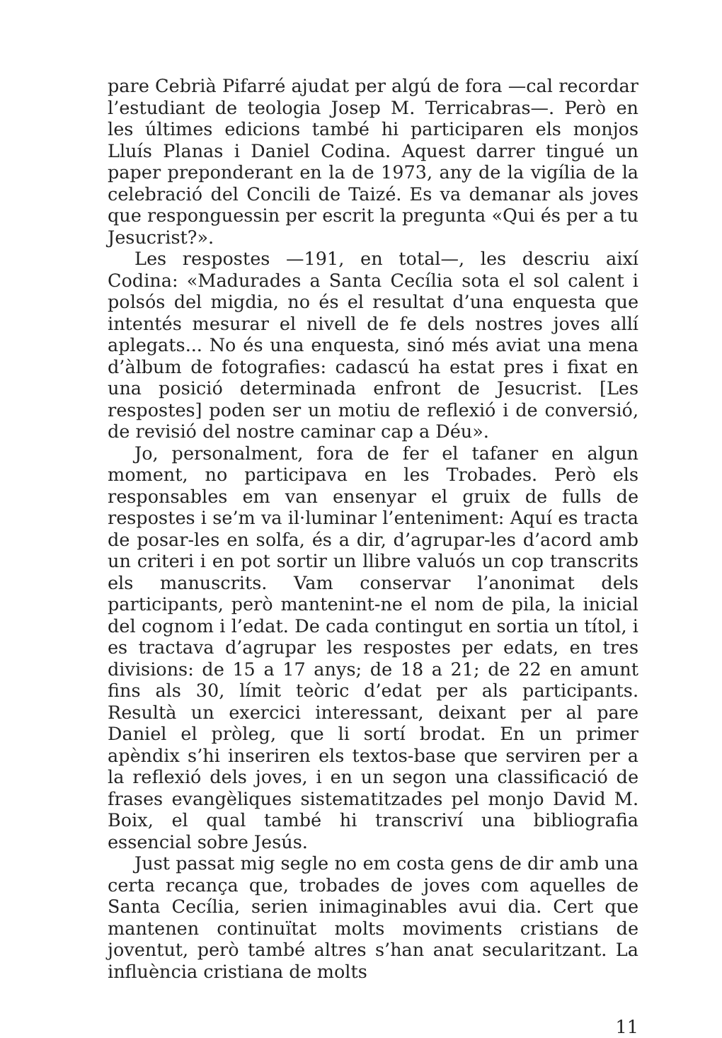pare Cebrià Pifarré ajudat per algú de fora —cal recordar l’estudiant de teologia Josep M. Terricabras—. Però en les últimes edicions també hi participaren els monjos Lluís Planas i Daniel Codina. Aquest darrer tingué un paper preponderant en la de 1973, any de la vigília de la celebració del Concili de Taizé. Es va demanar als joves que responguessin per escrit la pregunta «Qui és per a tu Jesucrist?».
Les respostes —191, en total—, les descriu així Codina: «Madurades a Santa Cecília sota el sol calent i polsós del migdia, no és el resultat d’una enquesta que intentés mesurar el nivell de fe dels nostres joves allí aplegats... No és una enquesta, sinó més aviat una mena d’àlbum de fotografies: cadascú ha estat pres i fixat en una posició determinada enfront de Jesucrist. [Les respostes] poden ser un motiu de reflexió i de conversió, de revisió del nostre caminar cap a Déu».
Jo, personalment, fora de fer el tafaner en algun moment, no participava en les Trobades. Però els responsables em van ensenyar el gruix de fulls de respostes i se’m va il·luminar l’enteniment: Aquí es tracta de posar-les en solfa, és a dir, d’agrupar-les d’acord amb un criteri i en pot sortir un llibre valuós un cop transcrits els manuscrits. Vam conservar l’anonimat dels participants, però mantenint-ne el nom de pila, la inicial del cognom i l’edat. De cada contingut en sortia un títol, i es tractava d’agrupar les respostes per edats, en tres divisions: de 15 a 17 anys; de 18 a 21; de 22 en amunt fins als 30, límit teòric d’edat per als participants. Resultà un exercici interessant, deixant per al pare Daniel el pròleg, que li sortí brodat. En un primer apèndix s’hi inseriren els textos-base que serviren per a la reflexió dels joves, i en un segon una classificació de frases evangèliques sistematitzades pel monjo David M. Boix, el qual també hi transcriví una bibliografia essencial sobre Jesús.
Just passat mig segle no em costa gens de dir amb una certa recança que, trobades de joves com aquelles de Santa Cecília, serien inimaginables avui dia. Cert que mantenen continuïtat molts moviments cristians de joventut, però també altres s’han anat secularitzant. La influència cristiana de molts
11